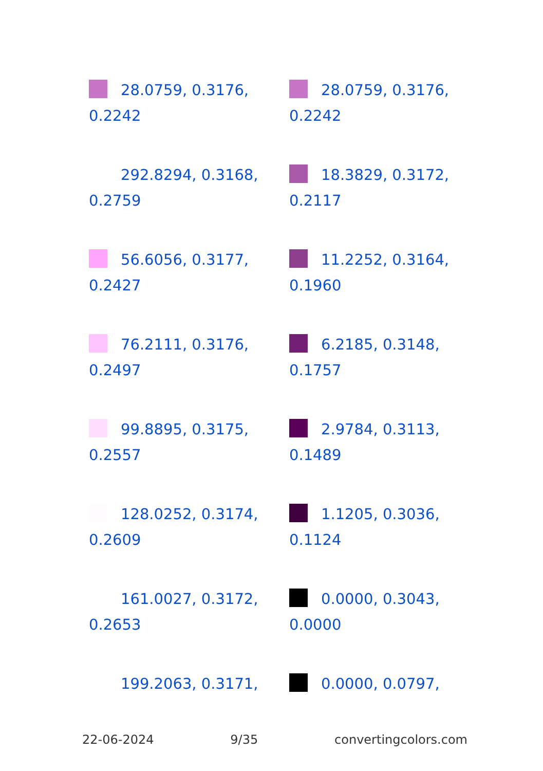28.0759, 0.3176, 0.2242
28.0759, 0.3176, 0.2242
292.8294, 0.3168, 0.2759
18.3829, 0.3172, 0.2117
56.6056, 0.3177, 0.2427
11.2252, 0.3164, 0.1960
76.2111, 0.3176, 0.2497
6.2185, 0.3148, 0.1757
99.8895, 0.3175, 0.2557
2.9784, 0.3113, 0.1489
128.0252, 0.3174, 0.2609
1.1205, 0.3036, 0.1124
161.0027, 0.3172, 0.2653
0.0000, 0.3043, 0.0000
199.2063, 0.3171,
0.0000, 0.0797,
22-06-2024 9/35 convertingcolors.com